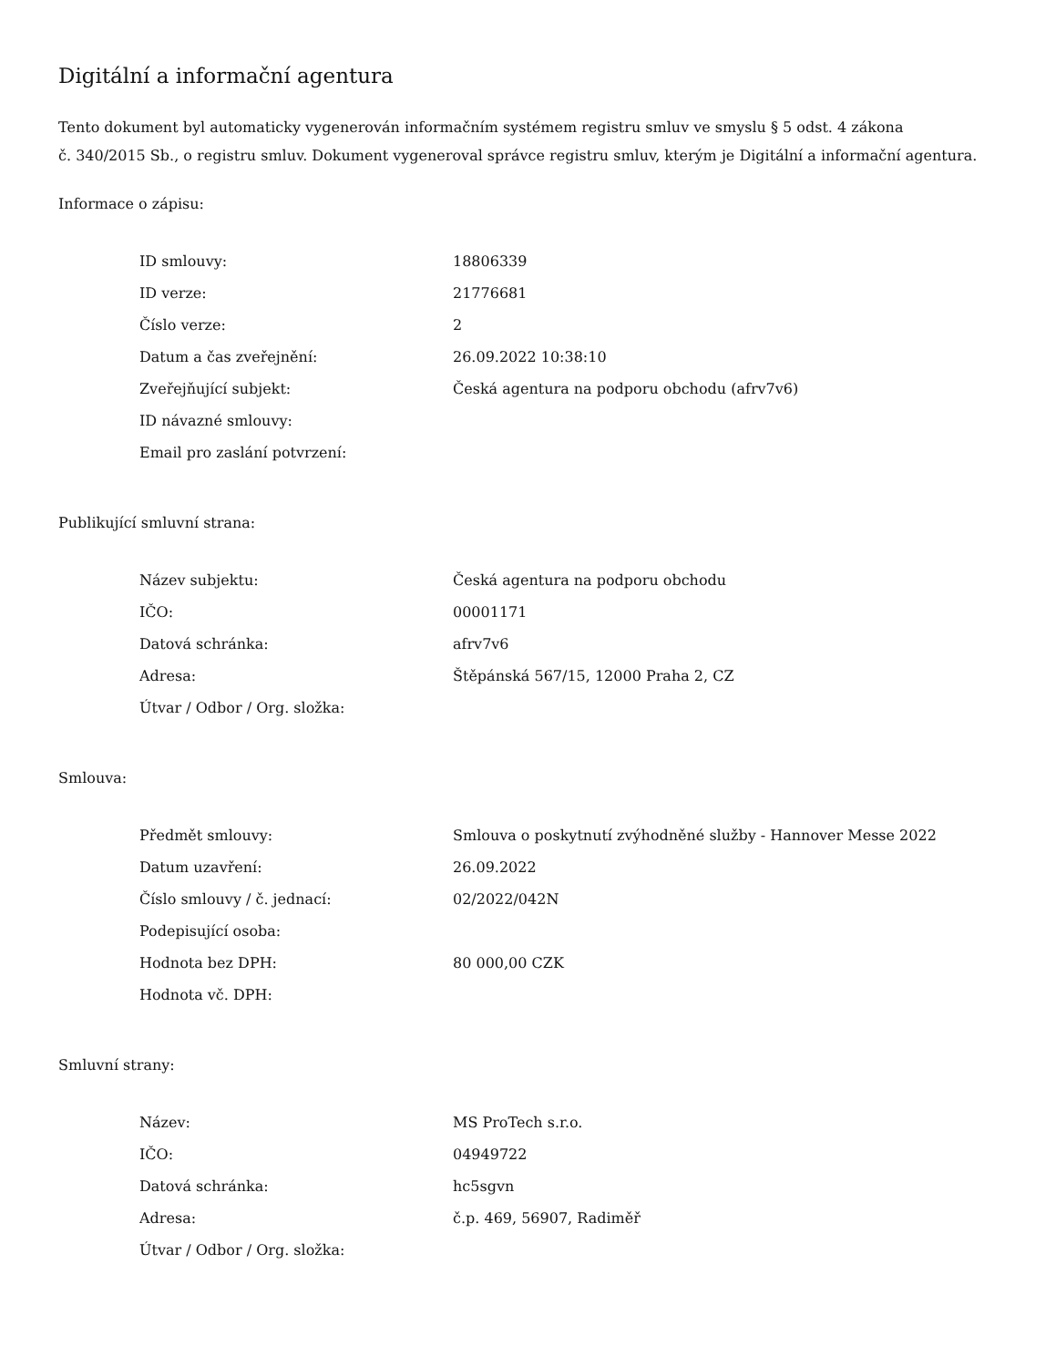Digitální a informační agentura
Tento dokument byl automaticky vygenerován informačním systémem registru smluv ve smyslu § 5 odst. 4 zákona
č. 340/2015 Sb., o registru smluv. Dokument vygeneroval správce registru smluv, kterým je Digitální a informační agentura.
Informace o zápisu:
| ID smlouvy: | 18806339 |
| ID verze: | 21776681 |
| Číslo verze: | 2 |
| Datum a čas zveřejnění: | 26.09.2022 10:38:10 |
| Zveřejňující subjekt: | Česká agentura na podporu obchodu (afrv7v6) |
| ID návazné smlouvy: | |
| Email pro zaslání potvrzení: | |
Publikující smluvní strana:
| Název subjektu: | Česká agentura na podporu obchodu |
| IČO: | 00001171 |
| Datová schránka: | afrv7v6 |
| Adresa: | Štěpánská 567/15, 12000 Praha 2, CZ |
| Útvar / Odbor / Org. složka: | |
Smlouva:
| Předmět smlouvy: | Smlouva o poskytnutí zvýhodněné služby - Hannover Messe 2022 |
| Datum uzavření: | 26.09.2022 |
| Číslo smlouvy / č. jednací: | 02/2022/042N |
| Podepisující osoba: | |
| Hodnota bez DPH: | 80 000,00 CZK |
| Hodnota vč. DPH: | |
Smluvní strany:
| Název: | MS ProTech s.r.o. |
| IČO: | 04949722 |
| Datová schránka: | hc5sgvn |
| Adresa: | č.p. 469, 56907, Radiměř |
| Útvar / Odbor / Org. složka: | |